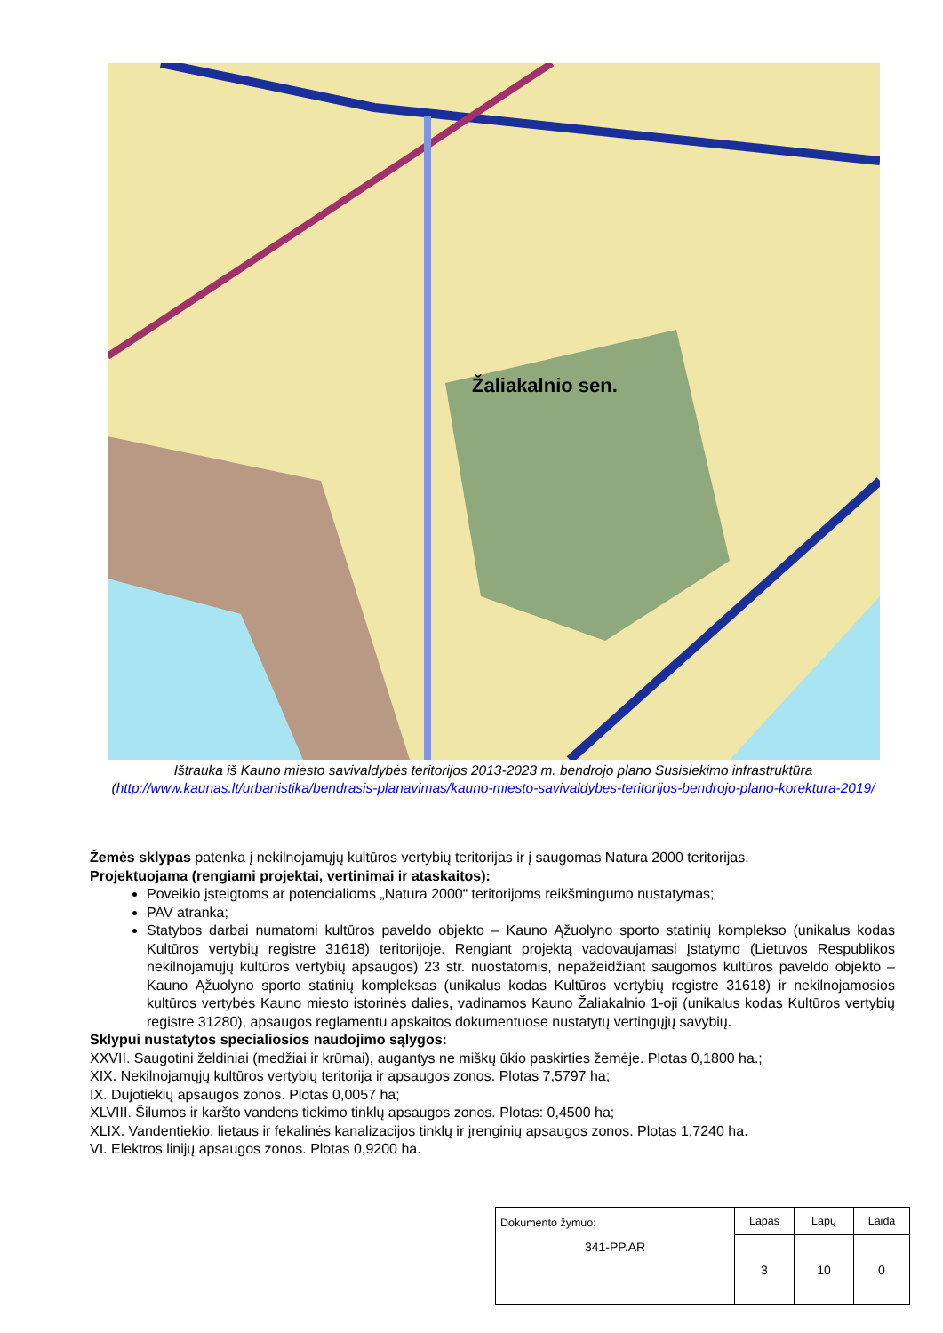Žaliakalnio sen.
Ištrauka iš Kauno miesto savivaldybės teritorijos 2013-2023 m. bendrojo plano Susisiekimo infrastruktūra
(http://www.kaunas.lt/urbanistika/bendrasis-planavimas/kauno-miesto-savivaldybes-teritorijos-bendrojo-plano-korektura-2019/
Žemės sklypas patenka į nekilnojamųjų kultūros vertybių teritorijas ir į saugomas Natura 2000 teritorijas.
Projektuojama (rengiami projektai, vertinimai ir ataskaitos):
Poveikio įsteigtoms ar potencialioms „Natura 2000“ teritorijoms reikšmingumo nustatymas;
PAV atranka;
Statybos darbai numatomi kultūros paveldo objekto – Kauno Ąžuolyno sporto statinių komplekso (unikalus kodas Kultūros vertybių registre 31618) teritorijoje. Rengiant projektą vadovaujamasi Įstatymo (Lietuvos Respublikos nekilnojamųjų kultūros vertybių apsaugos) 23 str. nuostatomis, nepažeidžiant saugomos kultūros paveldo objekto – Kauno Ąžuolyno sporto statinių kompleksas (unikalus kodas Kultūros vertybių registre 31618) ir nekilnojamosios kultūros vertybės Kauno miesto istorinės dalies, vadinamos Kauno Žaliakalnio 1-oji (unikalus kodas Kultūros vertybių registre 31280), apsaugos reglamentu apskaitos dokumentuose nustatytų vertingųjų savybių.
Sklypui nustatytos specialiosios naudojimo sąlygos:
XXVII. Saugotini želdiniai (medžiai ir krūmai), augantys ne miškų ūkio paskirties žemėje. Plotas 0,1800 ha.;
XIX. Nekilnojamųjų kultūros vertybių teritorija ir apsaugos zonos. Plotas 7,5797 ha;
IX. Dujotiekių apsaugos zonos. Plotas 0,0057 ha;
XLVIII. Šilumos ir karšto vandens tiekimo tinklų apsaugos zonos. Plotas: 0,4500 ha;
XLIX. Vandentiekio, lietaus ir fekalinės kanalizacijos tinklų ir įrenginių apsaugos zonos. Plotas 1,7240 ha.
VI. Elektros linijų apsaugos zonos. Plotas 0,9200 ha.
| Dokumento žymuo: 341-PP.AR | Lapas | Lapų | Laida |
| | 3 | 10 | 0 |